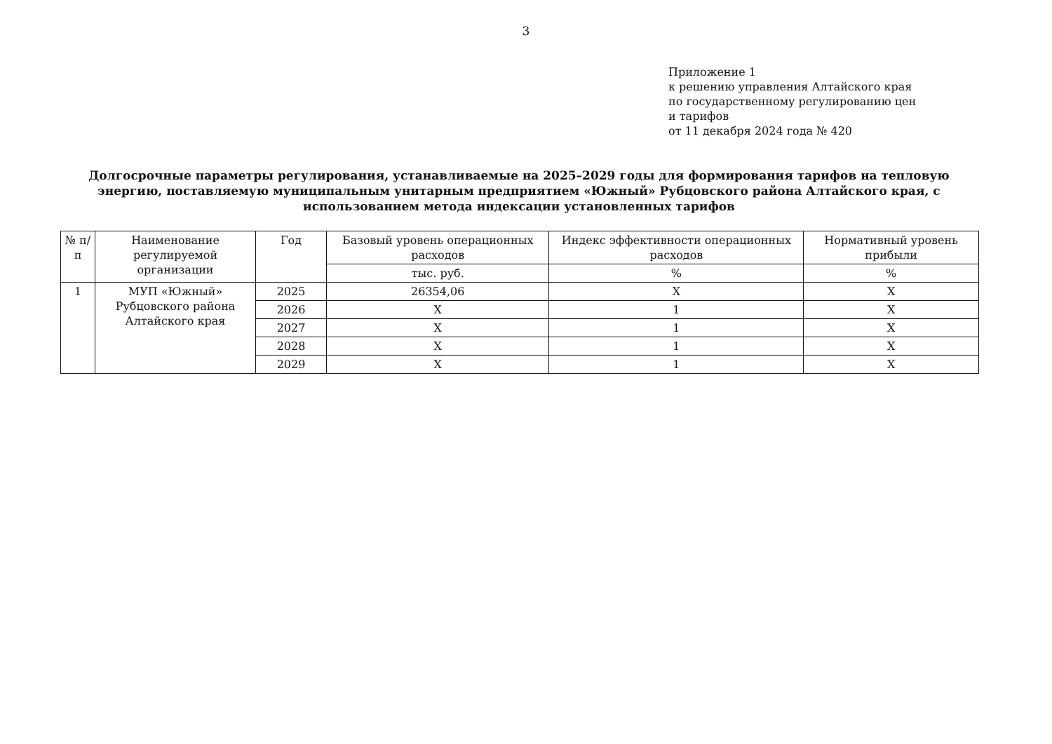3
Приложение 1
к решению управления Алтайского края
по государственному регулированию цен
и тарифов
от 11 декабря 2024 года № 420
Долгосрочные параметры регулирования, устанавливаемые на 2025–2029 годы для формирования тарифов на тепловую энергию, поставляемую муниципальным унитарным предприятием «Южный» Рубцовского района Алтайского края, с использованием метода индексации установленных тарифов
| № п/п | Наименование регулируемой организации | Год | Базовый уровень операционных расходов | Индекс эффективности операционных расходов | Нормативный уровень прибыли |
| --- | --- | --- | --- | --- | --- |
| | | | тыс. руб. | % | % |
| 1 | МУП «Южный» Рубцовского района Алтайского края | 2025 | 26354,06 | Х | Х |
| | | 2026 | Х | 1 | Х |
| | | 2027 | Х | 1 | Х |
| | | 2028 | Х | 1 | Х |
| | | 2029 | Х | 1 | Х |